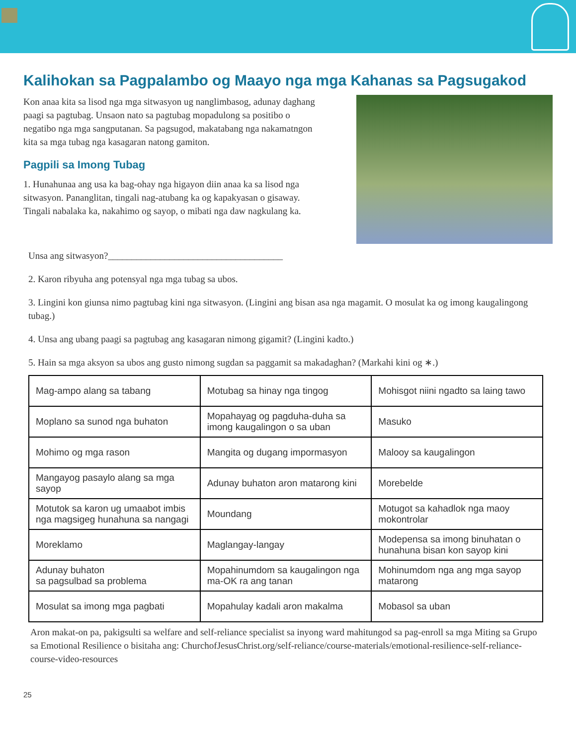Kalihokan sa Pagpalambo og Maayo nga mga Kahanas sa Pagsugakod
Kon anaa kita sa lisod nga mga sitwasyon ug nanglimbasog, adunay daghang paagi sa pagtubag. Unsaon nato sa pagtubag mopadulong sa positibo o negatibo nga mga sangputanan. Sa pagsugod, makatabang nga nakamatngon kita sa mga tubag nga kasagaran natong gamiton.
Pagpili sa Imong Tubag
1. Hunahunaa ang usa ka bag-ohay nga higayon diin anaa ka sa lisod nga sitwasyon. Pananglitan, tingali nag-atubang ka og kapakyasan o gisaway. Tingali nabalaka ka, nakahimo og sayop, o mibati nga daw nagkulang ka.
Unsa ang sitwasyon?_____________________________________
2. Karon ribyuha ang potensyal nga mga tubag sa ubos.
3. Lingini kon giunsa nimo pagtubag kini nga sitwasyon. (Lingini ang bisan asa nga magamit. O mosulat ka og imong kaugalingong tubag.)
4. Unsa ang ubang paagi sa pagtubag ang kasagaran nimong gigamit? (Lingini kadto.)
5. Hain sa mga aksyon sa ubos ang gusto nimong sugdan sa paggamit sa makadaghan? (Markahi kini og ∗.)
| Mag-ampo alang sa tabang | Motubag sa hinay nga tingog | Mohisgot niini ngadto sa laing tawo |
| Moplano sa sunod nga buhaton | Mopahayag og pagduha-duha sa imong kaugalingon o sa uban | Masuko |
| Mohimo og mga rason | Mangita og dugang impormasyon | Malooy sa kaugalingon |
| Mangayog pasaylo alang sa mga sayop | Adunay buhaton aron matarong kini | Morebelde |
| Motutok sa karon ug umaabot imbis nga magsigeg hunahuna sa nangagi | Moundang | Motugot sa kahadlok nga maoy mokontrolar |
| Moreklamo | Maglangay-langay | Modepensa sa imong binuhatan o hunahuna bisan kon sayop kini |
| Adunay buhaton sa pagsulbad sa problema | Mopahinumdom sa kaugalingon nga ma-OK ra ang tanan | Mohinumdom nga ang mga sayop matarong |
| Mosulat sa imong mga pagbati | Mopahulay kadali aron makalma | Mobasol sa uban |
Aron makat-on pa, pakigsulti sa welfare and self-reliance specialist sa inyong ward mahitungod sa pag-enroll sa mga Miting sa Grupo sa Emotional Resilience o bisitaha ang: ChurchofJesusChrist.org/self-reliance/course-materials/emotional-resilience-self-reliance-course-video-resources
25